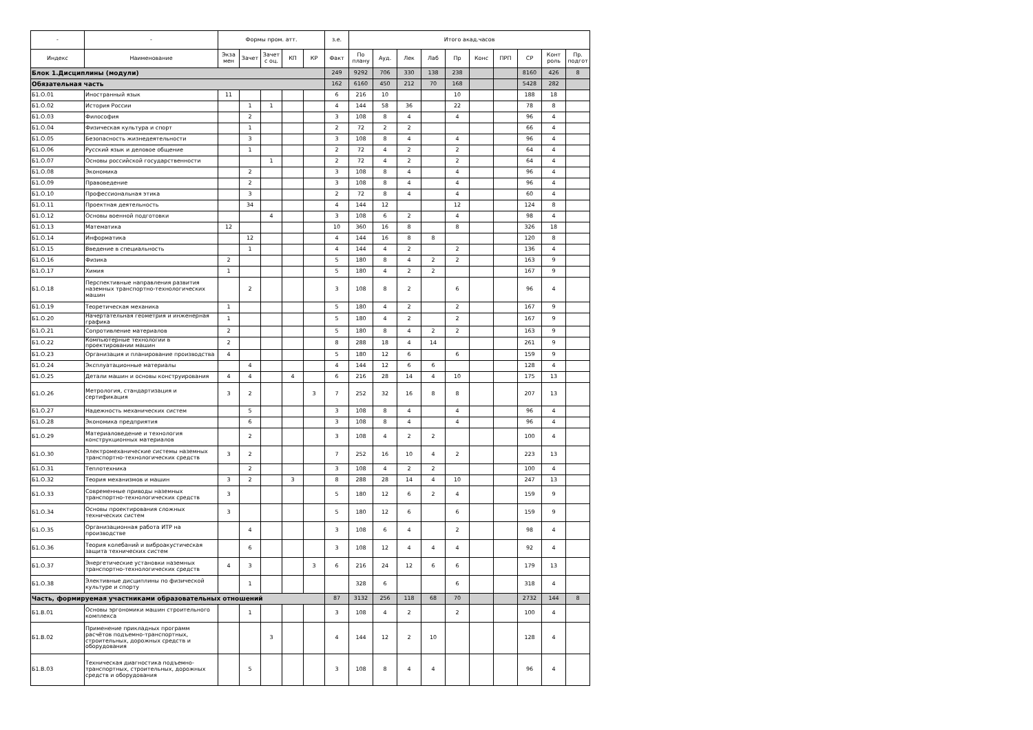| - | - | Формы пром. атт. | | | | | з.е. | Итого акад.часов | | | | | | | | | |
| --- | --- | --- | --- | --- | --- | --- | --- | --- | --- | --- | --- | --- | --- | --- | --- | --- | --- |
| Индекс | Наименование | Экза мен | Зачет | Зачет с оц. | КП | КР | Факт | По плану | Ауд. | Лек | Лаб | Пр | Конс | ПРП | СР | Конт роль | Пр. подгот |
| Блок 1.Дисциплины (модули) | | | | | | | 249 | 9292 | 706 | 330 | 138 | 238 | | | 8160 | 426 | 8 |
| Обязательная часть | | | | | | | 162 | 6160 | 450 | 212 | 70 | 168 | | | 5428 | 282 | |
| Б1.О.01 | Иностранный язык | 11 | | | | | 6 | 216 | 10 | | | 10 | | | 188 | 18 | |
| Б1.О.02 | История России | | 1 | 1 | | | 4 | 144 | 58 | 36 | | 22 | | | 78 | 8 | |
| Б1.О.03 | Философия | | 2 | | | | 3 | 108 | 8 | 4 | | 4 | | | 96 | 4 | |
| Б1.О.04 | Физическая культура и спорт | | 1 | | | | 2 | 72 | 2 | 2 | | | | | 66 | 4 | |
| Б1.О.05 | Безопасность жизнедеятельности | | 3 | | | | 3 | 108 | 8 | 4 | | 4 | | | 96 | 4 | |
| Б1.О.06 | Русский язык и деловое общение | | 1 | | | | 2 | 72 | 4 | 2 | | 2 | | | 64 | 4 | |
| Б1.О.07 | Основы российской государственности | | | 1 | | | 2 | 72 | 4 | 2 | | 2 | | | 64 | 4 | |
| Б1.О.08 | Экономика | | 2 | | | | 3 | 108 | 8 | 4 | | 4 | | | 96 | 4 | |
| Б1.О.09 | Правоведение | | 2 | | | | 3 | 108 | 8 | 4 | | 4 | | | 96 | 4 | |
| Б1.О.10 | Профессиональная этика | | 3 | | | | 2 | 72 | 8 | 4 | | 4 | | | 60 | 4 | |
| Б1.О.11 | Проектная деятельность | | 34 | | | | 4 | 144 | 12 | | | 12 | | | 124 | 8 | |
| Б1.О.12 | Основы военной подготовки | | | 4 | | | 3 | 108 | 6 | 2 | | 4 | | | 98 | 4 | |
| Б1.О.13 | Математика | 12 | | | | | 10 | 360 | 16 | 8 | | 8 | | | 326 | 18 | |
| Б1.О.14 | Информатика | | 12 | | | | 4 | 144 | 16 | 8 | 8 | | | | 120 | 8 | |
| Б1.О.15 | Введение в специальность | | 1 | | | | 4 | 144 | 4 | 2 | | 2 | | | 136 | 4 | |
| Б1.О.16 | Физика | 2 | | | | | 5 | 180 | 8 | 4 | 2 | 2 | | | 163 | 9 | |
| Б1.О.17 | Химия | 1 | | | | | 5 | 180 | 4 | 2 | 2 | | | | 167 | 9 | |
| Б1.О.18 | Перспективные направления развития наземных транспортно-технологических машин | | 2 | | | | 3 | 108 | 8 | 2 | | 6 | | | 96 | 4 | |
| Б1.О.19 | Теоретическая механика | 1 | | | | | 5 | 180 | 4 | 2 | | 2 | | | 167 | 9 | |
| Б1.О.20 | Начертательная геометрия и инженерная графика | 1 | | | | | 5 | 180 | 4 | 2 | | 2 | | | 167 | 9 | |
| Б1.О.21 | Сопротивление материалов | 2 | | | | | 5 | 180 | 8 | 4 | 2 | 2 | | | 163 | 9 | |
| Б1.О.22 | Компьютерные технологии в проектировании машин | 2 | | | | | 8 | 288 | 18 | 4 | 14 | | | | 261 | 9 | |
| Б1.О.23 | Организация и планирование производства | 4 | | | | | 5 | 180 | 12 | 6 | | 6 | | | 159 | 9 | |
| Б1.О.24 | Эксплуатационные материалы | | 4 | | | | 4 | 144 | 12 | 6 | 6 | | | | 128 | 4 | |
| Б1.О.25 | Детали машин и основы конструирования | 4 | 4 | | 4 | | 6 | 216 | 28 | 14 | 4 | 10 | | | 175 | 13 | |
| Б1.О.26 | Метрология, стандартизация и сертификация | 3 | 2 | | | 3 | 7 | 252 | 32 | 16 | 8 | 8 | | | 207 | 13 | |
| Б1.О.27 | Надежность механических систем | | 5 | | | | 3 | 108 | 8 | 4 | | 4 | | | 96 | 4 | |
| Б1.О.28 | Экономика предприятия | | 6 | | | | 3 | 108 | 8 | 4 | | 4 | | | 96 | 4 | |
| Б1.О.29 | Материаловедение и технология конструкционных материалов | | 2 | | | | 3 | 108 | 4 | 2 | 2 | | | | 100 | 4 | |
| Б1.О.30 | Электромеханические системы наземных транспортно-технологических средств | 3 | 2 | | | | 7 | 252 | 16 | 10 | 4 | 2 | | | 223 | 13 | |
| Б1.О.31 | Теплотехника | | 2 | | | | 3 | 108 | 4 | 2 | 2 | | | | 100 | 4 | |
| Б1.О.32 | Теория механизмов и машин | 3 | 2 | | 3 | | 8 | 288 | 28 | 14 | 4 | 10 | | | 247 | 13 | |
| Б1.О.33 | Современные приводы наземных транспортно-технологических средств | 3 | | | | | 5 | 180 | 12 | 6 | 2 | 4 | | | 159 | 9 | |
| Б1.О.34 | Основы проектирования сложных технических систем | 3 | | | | | 5 | 180 | 12 | 6 | | 6 | | | 159 | 9 | |
| Б1.О.35 | Организационная работа ИТР на производстве | | 4 | | | | 3 | 108 | 6 | 4 | | 2 | | | 98 | 4 | |
| Б1.О.36 | Теория колебаний и виброакустическая защита технических систем | | 6 | | | | 3 | 108 | 12 | 4 | 4 | 4 | | | 92 | 4 | |
| Б1.О.37 | Энергетические установки наземных транспортно-технологических средств | 4 | 3 | | | 3 | 6 | 216 | 24 | 12 | 6 | 6 | | | 179 | 13 | |
| Б1.О.38 | Элективные дисциплины по физической культуре и спорту | | 1 | | | | | 328 | 6 | | | 6 | | | 318 | 4 | |
| Часть, формируемая участниками образовательных отношений | | | | | | | 87 | 3132 | 256 | 118 | 68 | 70 | | | 2732 | 144 | 8 |
| Б1.В.01 | Основы эргономики машин строительного комплекса | | 1 | | | | 3 | 108 | 4 | 2 | | 2 | | | 100 | 4 | |
| Б1.В.02 | Применение прикладных программ расчётов подъемно-транспортных, строительных, дорожных средств и оборудования | | | 3 | | | 4 | 144 | 12 | 2 | 10 | | | | 128 | 4 | |
| Б1.В.03 | Техническая диагностика подъемно-транспортных, строительных, дорожных средств и оборудования | | 5 | | | | 3 | 108 | 8 | 4 | 4 | | | | 96 | 4 | |